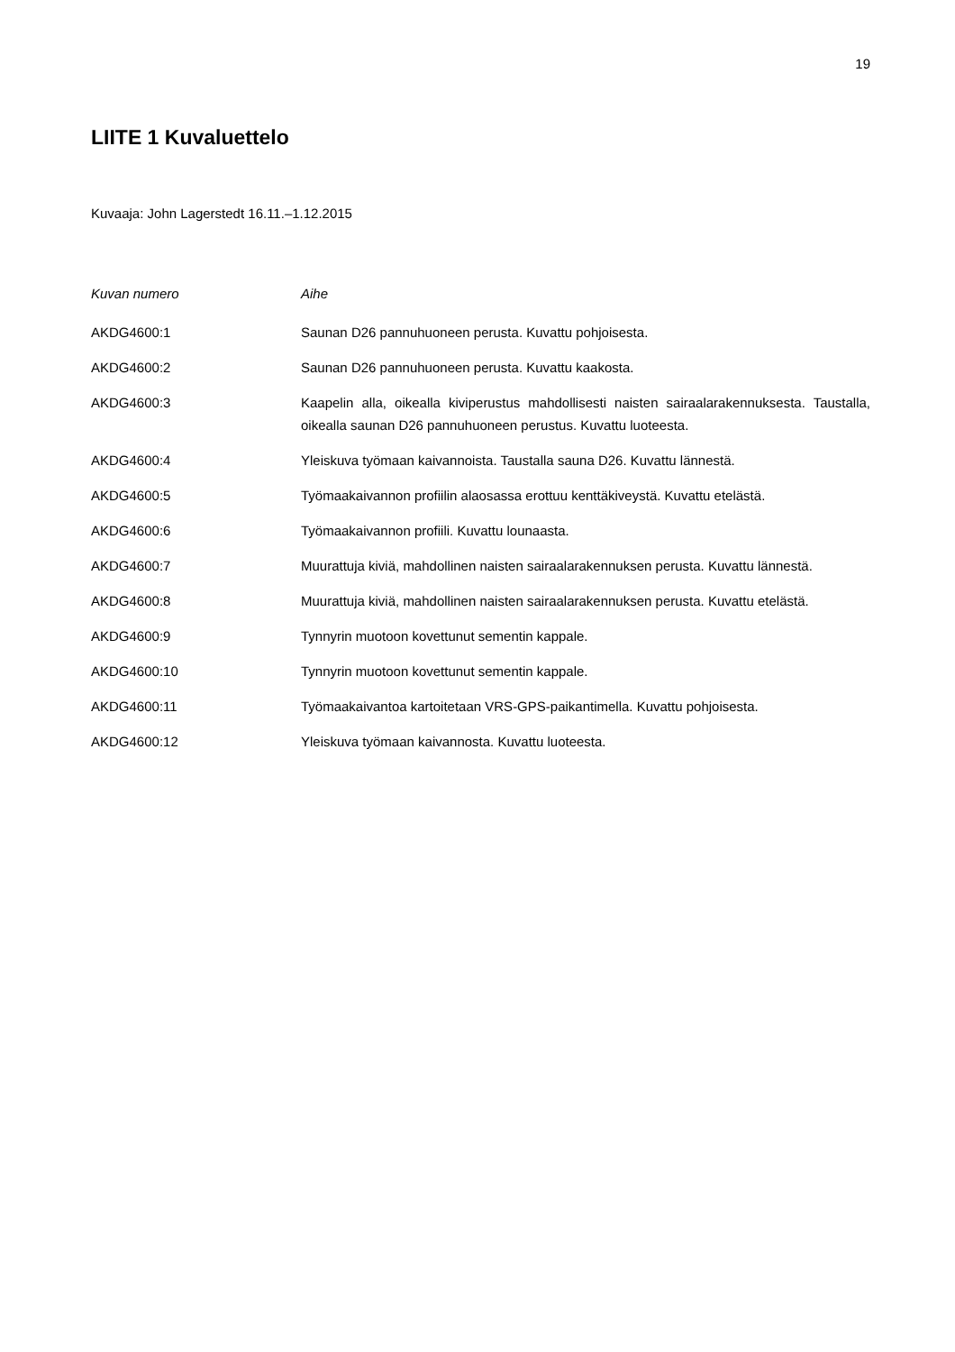19
LIITE 1 Kuvaluettelo
Kuvaaja: John Lagerstedt 16.11.–1.12.2015
| Kuvan numero | Aihe |
| --- | --- |
| AKDG4600:1 | Saunan D26 pannuhuoneen perusta. Kuvattu pohjoisesta. |
| AKDG4600:2 | Saunan D26 pannuhuoneen perusta. Kuvattu kaakosta. |
| AKDG4600:3 | Kaapelin alla, oikealla kiviperustus mahdollisesti naisten sairaalarakennuksesta. Taustalla, oikealla saunan D26 pannuhuoneen perustus. Kuvattu luoteesta. |
| AKDG4600:4 | Yleiskuva työmaan kaivannoista. Taustalla sauna D26. Kuvattu lännestä. |
| AKDG4600:5 | Työmaakaivannon profiilin alaosassa erottuu kenttäkiveystä. Kuvattu etelästä. |
| AKDG4600:6 | Työmaakaivannon profiili. Kuvattu lounaasta. |
| AKDG4600:7 | Muurattuja kiviä, mahdollinen naisten sairaalarakennuksen perusta. Kuvattu lännestä. |
| AKDG4600:8 | Muurattuja kiviä, mahdollinen naisten sairaalarakennuksen perusta. Kuvattu etelästä. |
| AKDG4600:9 | Tynnyrin muotoon kovettunut sementin kappale. |
| AKDG4600:10 | Tynnyrin muotoon kovettunut sementin kappale. |
| AKDG4600:11 | Työmaakaivantoa kartoitetaan VRS-GPS-paikantimella. Kuvattu pohjoisesta. |
| AKDG4600:12 | Yleiskuva työmaan kaivannosta. Kuvattu luoteesta. |